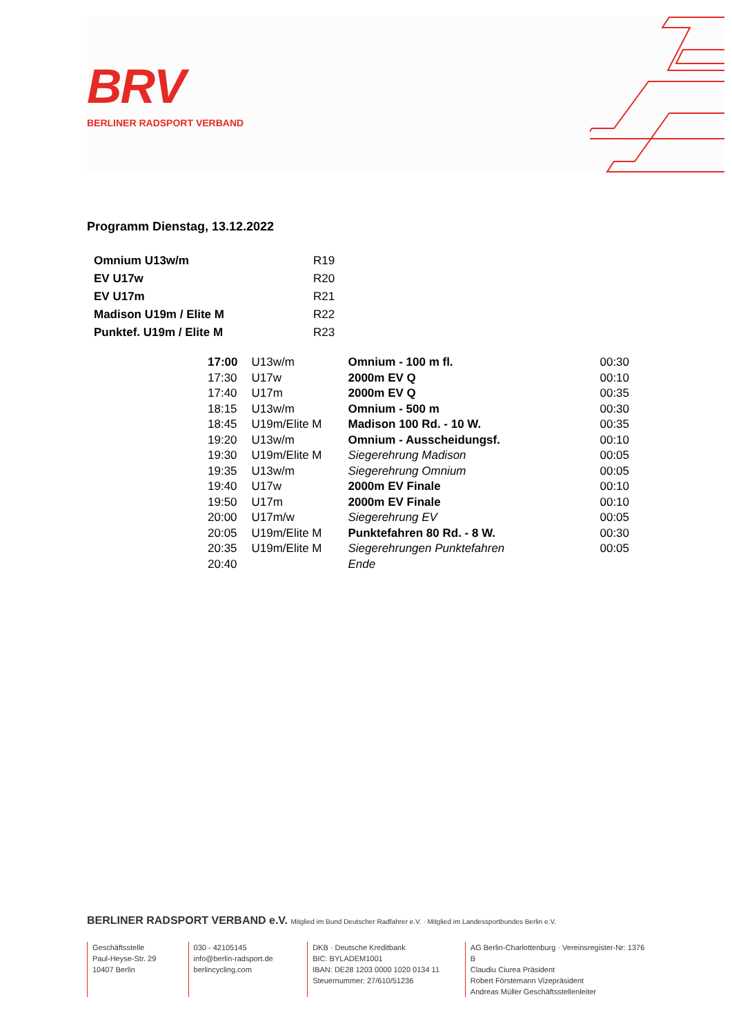BRV
BERLINER RADSPORT VERBAND
Programm Dienstag, 13.12.2022
| Omnium U13w/m | R19 |
| EV U17w | R20 |
| EV U17m | R21 |
| Madison U19m / Elite M | R22 |
| Punktef. U19m / Elite M | R23 |
| 17:00 | U13w/m | Omnium - 100 m fl. | 00:30 |
| 17:30 | U17w | 2000m EV Q | 00:10 |
| 17:40 | U17m | 2000m EV Q | 00:35 |
| 18:15 | U13w/m | Omnium - 500 m | 00:30 |
| 18:45 | U19m/Elite M | Madison 100 Rd. - 10 W. | 00:35 |
| 19:20 | U13w/m | Omnium - Ausscheidungsf. | 00:10 |
| 19:30 | U19m/Elite M | Siegerehrung Madison | 00:05 |
| 19:35 | U13w/m | Siegerehrung Omnium | 00:05 |
| 19:40 | U17w | 2000m EV Finale | 00:10 |
| 19:50 | U17m | 2000m EV Finale | 00:10 |
| 20:00 | U17m/w | Siegerehrung EV | 00:05 |
| 20:05 | U19m/Elite M | Punktefahren 80 Rd. - 8 W. | 00:30 |
| 20:35 | U19m/Elite M | Siegerehrungen Punktefahren | 00:05 |
| 20:40 | | Ende | |
BERLINER RADSPORT VERBAND e.V. Mitglied im Bund Deutscher Radfahrer e.V. · Mitglied im Landessportbundes Berlin e.V.
Geschäftsstelle
Paul-Heyse-Str. 29
10407 Berlin
030 - 42105145
info@berlin-radsport.de
berlincycling.com
DKB · Deutsche Kreditbank
BIC: BYLADEM1001
IBAN: DE28 1203 0000 1020 0134 11
Steuernummer: 27/610/51236
AG Berlin-Charlottenburg · Vereinsregister-Nr: 1376 B
Claudiu Ciurea Präsident
Robert Förstemann Vizepräsident
Andreas Müller Geschäftsstellenleiter